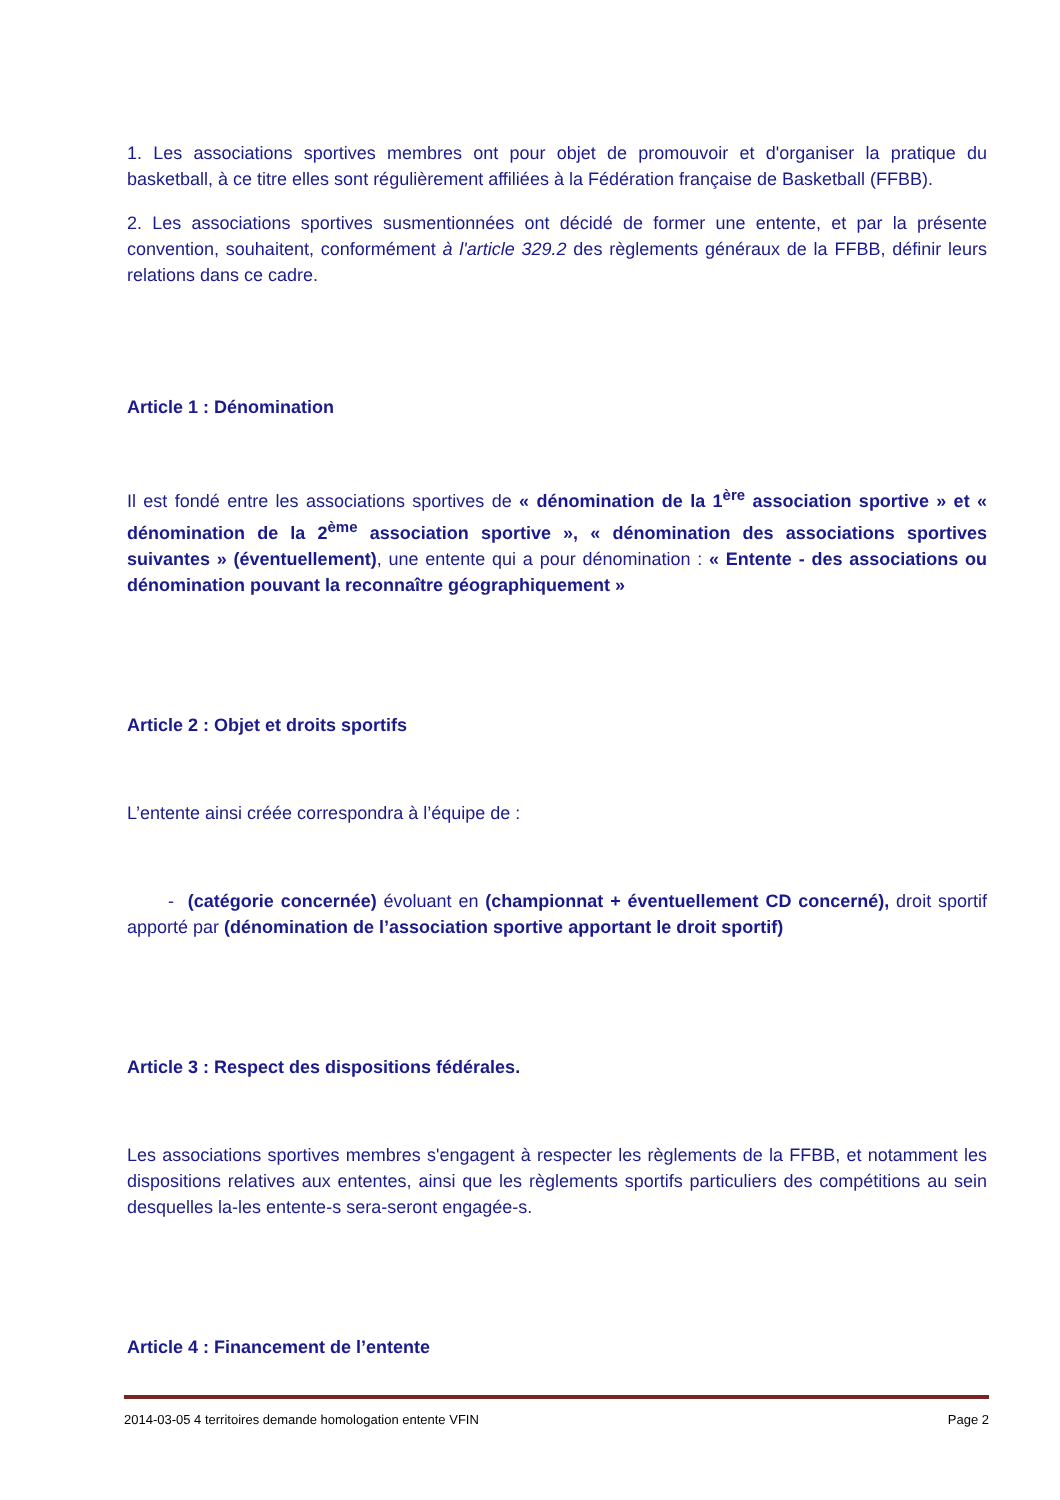1. Les associations sportives membres ont pour objet de promouvoir et d'organiser la pratique du basketball, à ce titre elles sont régulièrement affiliées à la Fédération française de Basketball (FFBB).
2. Les associations sportives susmentionnées ont décidé de former une entente, et par la présente convention, souhaitent, conformément à l'article 329.2 des règlements généraux de la FFBB, définir leurs relations dans ce cadre.
Article 1 : Dénomination
Il est fondé entre les associations sportives de « dénomination de la 1<sup>ère</sup> association sportive » et « dénomination de la 2<sup>ème</sup> association sportive », « dénomination des associations sportives suivantes » (éventuellement), une entente qui a pour dénomination : « Entente - des associations ou dénomination pouvant la reconnaître géographiquement »
Article 2 : Objet et droits sportifs
L’entente ainsi créée correspondra à l’équipe de :
- (catégorie concernée) évoluant en (championnat + éventuellement CD concerné), droit sportif apporté par (dénomination de l’association sportive apportant le droit sportif)
Article 3 : Respect des dispositions fédérales.
Les associations sportives membres s'engagent à respecter les règlements de la FFBB, et notamment les dispositions relatives aux ententes, ainsi que les règlements sportifs particuliers des compétitions au sein desquelles la-les entente-s sera-seront engagée-s.
Article 4 : Financement de l’entente
2014-03-05 4 territoires demande homologation entente VFIN Page 2